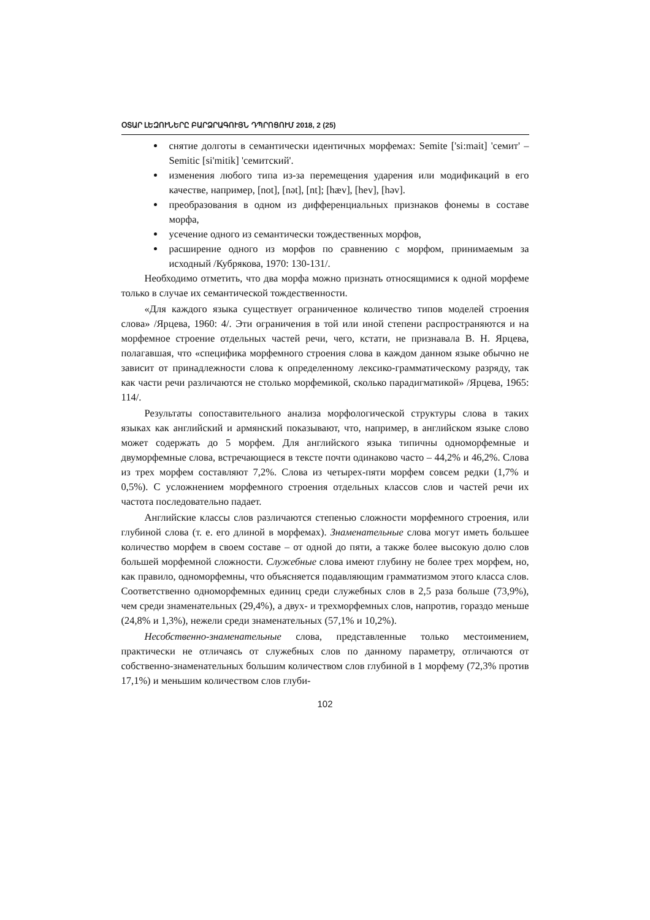ՕՏԱՐ ԼԵԶՈՒՆԵՐԸ ԲԱՐՁՐԱԳՈՒՅՆ ԴՊՐՈՑՈՒՄ 2018, 2 (25)
снятие долготы в семантически идентичных морфемах: Semite ['si:mait] 'семит' – Semitic [si'mitik] 'семитский'.
изменения любого типа из-за перемещения ударения или модификаций в его качестве, например, [not], [nət], [nt]; [hæv], [hev], [həv].
преобразования в одном из дифференциальных признаков фонемы в составе морфа,
усечение одного из семантически тождественных морфов,
расширение одного из морфов по сравнению с морфом, принимаемым за исходный /Кубрякова, 1970: 130-131/.
Необходимо отметить, что два морфа можно признать относящимися к одной морфеме только в случае их семантической тождественности.
«Для каждого языка существует ограниченное количество типов моделей строения слова» /Ярцева, 1960: 4/. Эти ограничения в той или иной степени распространяются и на морфемное строение отдельных частей речи, чего, кстати, не признавала В. Н. Ярцева, полагавшая, что «специфика морфемного строения слова в каждом данном языке обычно не зависит от принадлежности слова к определенному лексико-грамматическому разряду, так как части речи различаются не столько морфемикой, сколько парадигматикой» /Ярцева, 1965: 114/.
Результаты сопоставительного анализа морфологической структуры слова в таких языках как английский и армянский показывают, что, например, в английском языке слово может содержать до 5 морфем. Для английского языка типичны одноморфемные и двуморфемные слова, встречающиеся в тексте почти одинаково часто – 44,2% и 46,2%. Слова из трех морфем составляют 7,2%. Слова из четырех-пяти морфем совсем редки (1,7% и 0,5%). С усложнением морфемного строения отдельных классов слов и частей речи их частота последовательно падает.
Английские классы слов различаются степенью сложности морфемного строения, или глубиной слова (т. е. его длиной в морфемах). Знаменательные слова могут иметь большее количество морфем в своем составе – от одной до пяти, а также более высокую долю слов большей морфемной сложности. Служебные слова имеют глубину не более трех морфем, но, как правило, одноморфемны, что объясняется подавляющим грамматизмом этого класса слов. Соответственно одноморфемных единиц среди служебных слов в 2,5 раза больше (73,9%), чем среди знаменательных (29,4%), а двух- и трехморфемных слов, напротив, гораздо меньше (24,8% и 1,3%), нежели среди знаменательных (57,1% и 10,2%).
Несобственно-знаменательные слова, представленные только местоимением, практически не отличаясь от служебных слов по данному параметру, отличаются от собственно-знаменательных большим количеством слов глубиной в 1 морфему (72,3% против 17,1%) и меньшим количеством слов глуби-
102